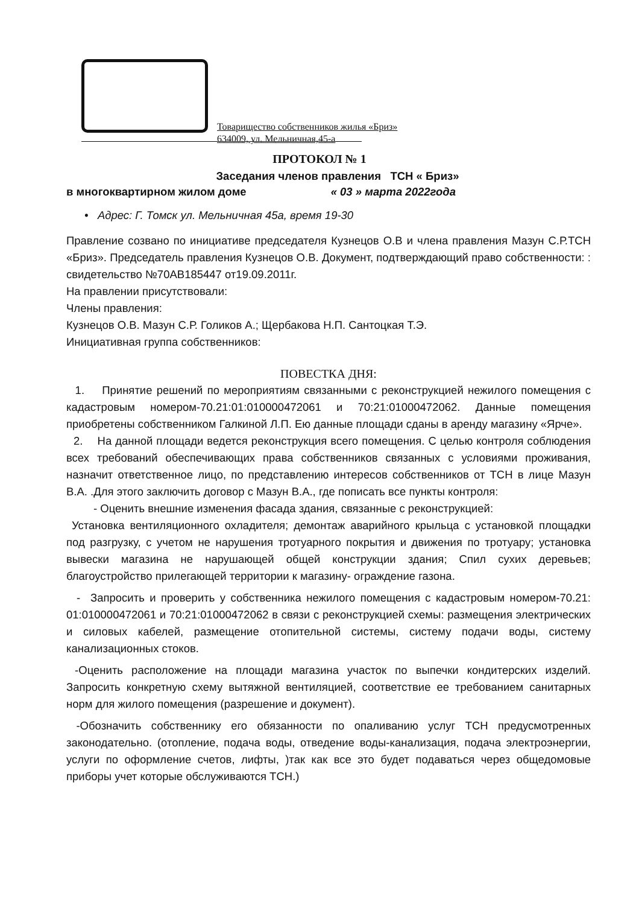Товарищество собственников жилья «Бриз»
634009, ул. Мельничная,45-а
ПРОТОКОЛ № 1
Заседания членов правления ТСН « Бриз»
в многоквартирном жилом доме « 03 » марта 2022года
• Адрес: Г. Томск ул. Мельничная 45а, время 19-30
Правление созвано по инициативе председателя Кузнецов О.В и члена правления Мазун С.Р.ТСН «Бриз». Председатель правления Кузнецов О.В. Документ, подтверждающий право собственности: : свидетельство №70АВ185447 от19.09.2011г.
На правлении присутствовали:
Члены правления:
Кузнецов О.В. Мазун С.Р. Голиков А.; Щербакова Н.П. Сантоцкая Т.Э.
Инициативная группа собственников:
ПОВЕСТКА ДНЯ:
1. Принятие решений по мероприятиям связанными с реконструкцией нежилого помещения с кадастровым номером-70.21:01:010000472061 и 70:21:01000472062. Данные помещения приобретены собственником Галкиной Л.П. Ею данные площади сданы в аренду магазину «Ярче».
2. На данной площади ведется реконструкция всего помещения. С целью контроля соблюдения всех требований обеспечивающих права собственников связанных с условиями проживания, назначит ответственное лицо, по представлению интересов собственников от ТСН в лице Мазун В.А. .Для этого заключить договор с Мазун В.А., где пописать все пункты контроля:
- Оценить внешние изменения фасада здания, связанные с реконструкцией:
Установка вентиляционного охладителя; демонтаж аварийного крыльца с установкой площадки под разгрузку, с учетом не нарушения тротуарного покрытия и движения по тротуару; установка вывески магазина не нарушающей общей конструкции здания; Спил сухих деревьев; благоустройство прилегающей территории к магазину- ограждение газона.
- Запросить и проверить у собственника нежилого помещения с кадастровым номером-70.21: 01:010000472061 и 70:21:01000472062 в связи с реконструкцией схемы: размещения электрических и силовых кабелей, размещение отопительной системы, систему подачи воды, систему канализационных стоков.
-Оценить расположение на площади магазина участок по выпечки кондитерских изделий. Запросить конкретную схему вытяжной вентиляцией, соответствие ее требованием санитарных норм для жилого помещения (разрешение и документ).
-Обозначить собственнику его обязанности по опаливанию услуг ТСН предусмотренных законодательно. (отопление, подача воды, отведение воды-канализация, подача электроэнергии, услуги по оформление счетов, лифты, )так как все это будет подаваться через общедомовые приборы учет которые обслуживаются ТСН.)